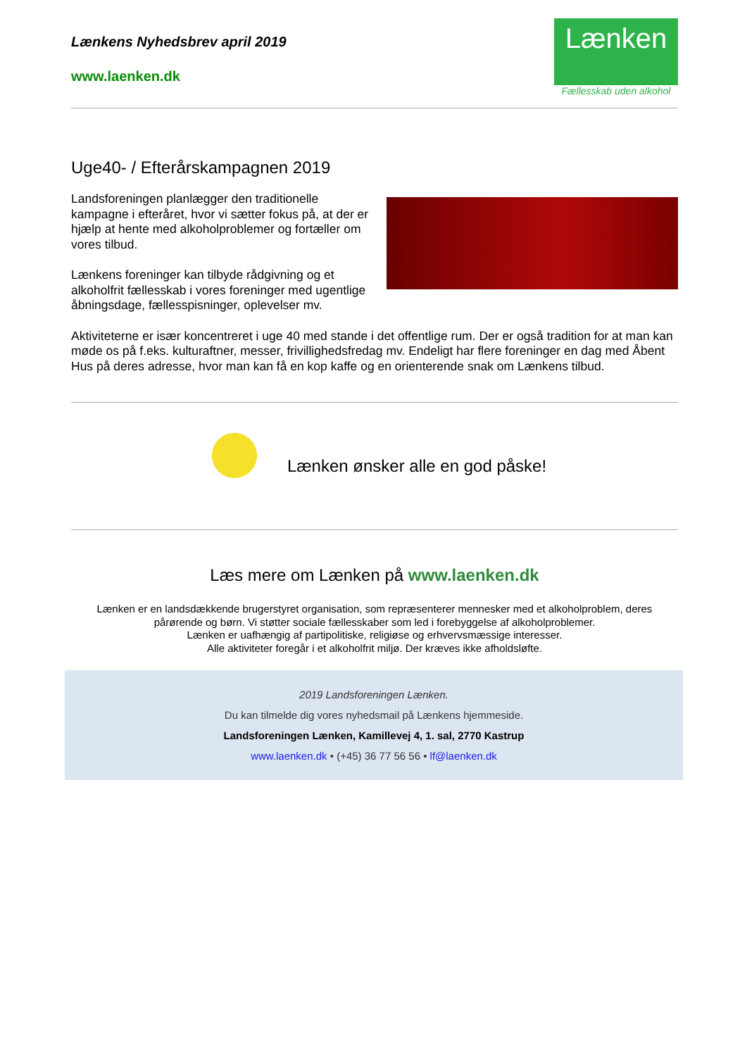Lænkens Nyhedsbrev april 2019
www.laenken.dk
Lænken
Fællesskab uden alkohol
Uge40- / Efterårskampagnen 2019
Landsforeningen planlægger den traditionelle kampagne i efteråret, hvor vi sætter fokus på, at der er hjælp at hente med alkoholproblemer og fortæller om vores tilbud.
Lænkens foreninger kan tilbyde rådgivning og et alkoholfrit fællesskab i vores foreninger med ugentlige åbningsdage, fællesspisninger, oplevelser mv.
Aktiviteterne er især koncentreret i uge 40 med stande i det offentlige rum. Der er også tradition for at man kan møde os på f.eks. kulturaftner, messer, frivillighedsfredag mv. Endeligt har flere foreninger en dag med Åbent Hus på deres adresse, hvor man kan få en kop kaffe og en orienterende snak om Lænkens tilbud.
Lænken ønsker alle en god påske!
Læs mere om Lænken på www.laenken.dk
Lænken er en landsdækkende brugerstyret organisation, som repræsenterer mennesker med et alkoholproblem, deres pårørende og børn. Vi støtter sociale fællesskaber som led i forebyggelse af alkoholproblemer.
Lænken er uafhængig af partipolitiske, religiøse og erhvervsmæssige interesser.
Alle aktiviteter foregår i et alkoholfrit miljø. Der kræves ikke afholdsløfte.
2019 Landsforeningen Lænken.
Du kan tilmelde dig vores nyhedsmail på Lænkens hjemmeside.
Landsforeningen Lænken, Kamillevej 4, 1. sal, 2770 Kastrup
www.laenken.dk • (+45) 36 77 56 56 • lf@laenken.dk